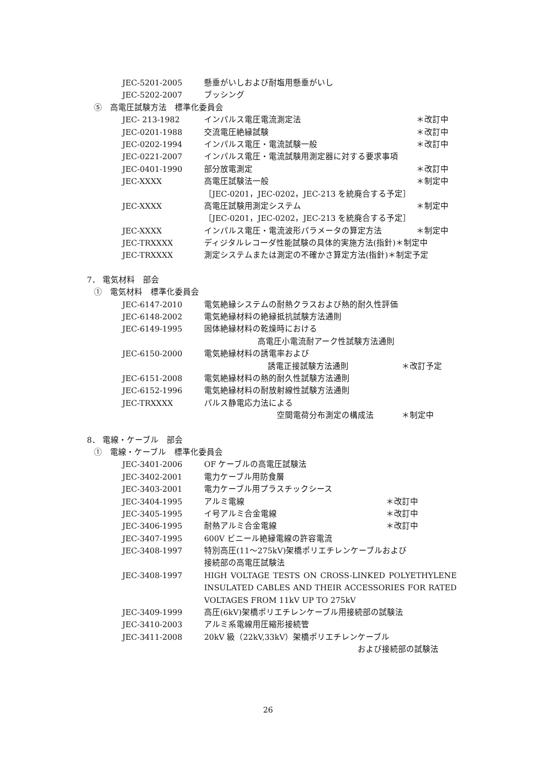JEC-5201-2005 懸垂がいしおよび耐塩用懸垂がいし
JEC-5202-2007 ブッシング
⑤　高電圧試験方法　標準化委員会
JEC- 213-1982 インパルス電圧電流測定法 ＊改訂中
JEC-0201-1988 交流電圧絶縁試験 ＊改訂中
JEC-0202-1994 インパルス電圧・電流試験一般 ＊改訂中
JEC-0221-2007 インパルス電圧・電流試験用測定器に対する要求事項
JEC-0401-1990 部分放電測定 ＊改訂中
JEC-XXXX 高電圧試験法一般 ＊制定中
［JEC-0201，JEC-0202，JEC-213 を統廃合する予定］
JEC-XXXX 高電圧試験用測定システム ＊制定中
［JEC-0201，JEC-0202，JEC-213 を統廃合する予定］
JEC-XXXX インパルス電圧・電流波形パラメータの算定方法 ＊制定中
JEC-TRXXXX ディジタルレコーダ性能試験の具体的実施方法(指針)＊制定中
JEC-TRXXXX 測定システムまたは測定の不確かさ算定方法(指針)＊制定予定
7． 電気材料　部会
①　電気材料　標準化委員会
JEC-6147-2010 電気絶縁システムの耐熱クラスおよび熱的耐久性評価
JEC-6148-2002 電気絶縁材料の絶縁抵抗試験方法通則
JEC-6149-1995 固体絶縁材料の乾燥時における
高電圧小電流耐アーク性試験方法通則
JEC-6150-2000 電気絶縁材料の誘電率および
誘電正接試験方法通則 ＊改訂予定
JEC-6151-2008 電気絶縁材料の熱的耐久性試験方法通則
JEC-6152-1996 電気絶縁材料の耐放射線性試験方法通則
JEC-TRXXXX パルス静電応力法による
空間電荷分布測定の構成法 ＊制定中
8． 電線・ケーブル　部会
①　電線・ケーブル　標準化委員会
JEC-3401-2006 OF ケーブルの高電圧試験法
JEC-3402-2001 電力ケーブル用防食層
JEC-3403-2001 電力ケーブル用プラスチックシース
JEC-3404-1995 アルミ電線 ＊改訂中
JEC-3405-1995 イ号アルミ合金電線 ＊改訂中
JEC-3406-1995 耐熱アルミ合金電線 ＊改訂中
JEC-3407-1995 600V ビニール絶縁電線の許容電流
JEC-3408-1997 特別高圧(11～275kV)架橋ポリエチレンケーブルおよび
接続部の高電圧試験法
JEC-3408-1997 HIGH VOLTAGE TESTS ON CROSS-LINKED POLYETHYLENE INSULATED CABLES AND THEIR ACCESSORIES FOR RATED VOLTAGES FROM 11kV UP TO 275kV
JEC-3409-1999 高圧(6kV)架橋ポリエチレンケーブル用接続部の試験法
JEC-3410-2003 アルミ系電線用圧縮形接続管
JEC-3411-2008 20kV 級（22kV,33kV）架橋ポリエチレンケーブル
および接続部の試験法
26